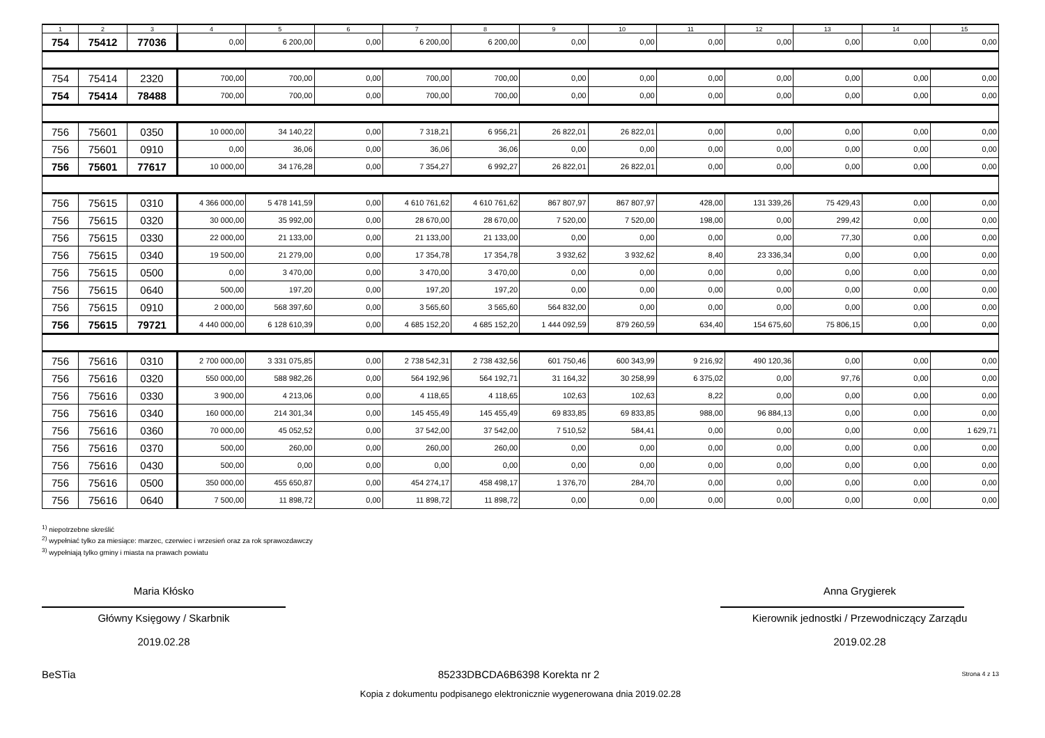| 1 | 2 | 3 | 4 | 5 | 6 | 7 | 8 | 9 | 10 | 11 | 12 | 13 | 14 | 15 |
| --- | --- | --- | --- | --- | --- | --- | --- | --- | --- | --- | --- | --- | --- | --- |
| 754 | 75412 | 77036 | 0,00 | 6 200,00 | 0,00 | 6 200,00 | 6 200,00 | 0,00 | 0,00 | 0,00 | 0,00 | 0,00 | 0,00 | 0,00 |
| 754 | 75414 | 2320 | 700,00 | 700,00 | 0,00 | 700,00 | 700,00 | 0,00 | 0,00 | 0,00 | 0,00 | 0,00 | 0,00 | 0,00 |
| 754 | 75414 | 78488 | 700,00 | 700,00 | 0,00 | 700,00 | 700,00 | 0,00 | 0,00 | 0,00 | 0,00 | 0,00 | 0,00 | 0,00 |
| 756 | 75601 | 0350 | 10 000,00 | 34 140,22 | 0,00 | 7 318,21 | 6 956,21 | 26 822,01 | 26 822,01 | 0,00 | 0,00 | 0,00 | 0,00 | 0,00 |
| 756 | 75601 | 0910 | 0,00 | 36,06 | 0,00 | 36,06 | 36,06 | 0,00 | 0,00 | 0,00 | 0,00 | 0,00 | 0,00 | 0,00 |
| 756 | 75601 | 77617 | 10 000,00 | 34 176,28 | 0,00 | 7 354,27 | 6 992,27 | 26 822,01 | 26 822,01 | 0,00 | 0,00 | 0,00 | 0,00 | 0,00 |
| 756 | 75615 | 0310 | 4 366 000,00 | 5 478 141,59 | 0,00 | 4 610 761,62 | 4 610 761,62 | 867 807,97 | 867 807,97 | 428,00 | 131 339,26 | 75 429,43 | 0,00 | 0,00 |
| 756 | 75615 | 0320 | 30 000,00 | 35 992,00 | 0,00 | 28 670,00 | 28 670,00 | 7 520,00 | 7 520,00 | 198,00 | 0,00 | 299,42 | 0,00 | 0,00 |
| 756 | 75615 | 0330 | 22 000,00 | 21 133,00 | 0,00 | 21 133,00 | 21 133,00 | 0,00 | 0,00 | 0,00 | 0,00 | 77,30 | 0,00 | 0,00 |
| 756 | 75615 | 0340 | 19 500,00 | 21 279,00 | 0,00 | 17 354,78 | 17 354,78 | 3 932,62 | 3 932,62 | 8,40 | 23 336,34 | 0,00 | 0,00 | 0,00 |
| 756 | 75615 | 0500 | 0,00 | 3 470,00 | 0,00 | 3 470,00 | 3 470,00 | 0,00 | 0,00 | 0,00 | 0,00 | 0,00 | 0,00 | 0,00 |
| 756 | 75615 | 0640 | 500,00 | 197,20 | 0,00 | 197,20 | 197,20 | 0,00 | 0,00 | 0,00 | 0,00 | 0,00 | 0,00 | 0,00 |
| 756 | 75615 | 0910 | 2 000,00 | 568 397,60 | 0,00 | 3 565,60 | 3 565,60 | 564 832,00 | 0,00 | 0,00 | 0,00 | 0,00 | 0,00 | 0,00 |
| 756 | 75615 | 79721 | 4 440 000,00 | 6 128 610,39 | 0,00 | 4 685 152,20 | 4 685 152,20 | 1 444 092,59 | 879 260,59 | 634,40 | 154 675,60 | 75 806,15 | 0,00 | 0,00 |
| 756 | 75616 | 0310 | 2 700 000,00 | 3 331 075,85 | 0,00 | 2 738 542,31 | 2 738 432,56 | 601 750,46 | 600 343,99 | 9 216,92 | 490 120,36 | 0,00 | 0,00 | 0,00 |
| 756 | 75616 | 0320 | 550 000,00 | 588 982,26 | 0,00 | 564 192,96 | 564 192,71 | 31 164,32 | 30 258,99 | 6 375,02 | 0,00 | 97,76 | 0,00 | 0,00 |
| 756 | 75616 | 0330 | 3 900,00 | 4 213,06 | 0,00 | 4 118,65 | 4 118,65 | 102,63 | 102,63 | 8,22 | 0,00 | 0,00 | 0,00 | 0,00 |
| 756 | 75616 | 0340 | 160 000,00 | 214 301,34 | 0,00 | 145 455,49 | 145 455,49 | 69 833,85 | 69 833,85 | 988,00 | 96 884,13 | 0,00 | 0,00 | 0,00 |
| 756 | 75616 | 0360 | 70 000,00 | 45 052,52 | 0,00 | 37 542,00 | 37 542,00 | 7 510,52 | 584,41 | 0,00 | 0,00 | 0,00 | 0,00 | 1 629,71 |
| 756 | 75616 | 0370 | 500,00 | 260,00 | 0,00 | 260,00 | 260,00 | 0,00 | 0,00 | 0,00 | 0,00 | 0,00 | 0,00 | 0,00 |
| 756 | 75616 | 0430 | 500,00 | 0,00 | 0,00 | 0,00 | 0,00 | 0,00 | 0,00 | 0,00 | 0,00 | 0,00 | 0,00 | 0,00 |
| 756 | 75616 | 0500 | 350 000,00 | 455 650,87 | 0,00 | 454 274,17 | 458 498,17 | 1 376,70 | 284,70 | 0,00 | 0,00 | 0,00 | 0,00 | 0,00 |
| 756 | 75616 | 0640 | 7 500,00 | 11 898,72 | 0,00 | 11 898,72 | 11 898,72 | 0,00 | 0,00 | 0,00 | 0,00 | 0,00 | 0,00 | 0,00 |
<sup>1)</sup> niepotrzebne skreślić
<sup>2)</sup> wypełniać tylko za miesiące: marzec, czerwiec i wrzesień oraz za rok sprawozdawczy
<sup>3)</sup> wypełniają tylko gminy i miasta na prawach powiatu
Maria Kłósko
Główny Księgowy / Skarbnik
2019.02.28
Anna Grygierek
Kierownik jednostki / Przewodniczący Zarządu
2019.02.28
BeSTia 85233DBCDA6B6398 Korekta nr 2 Strona 4 z 13
Kopia z dokumentu podpisanego elektronicznie wygenerowana dnia 2019.02.28